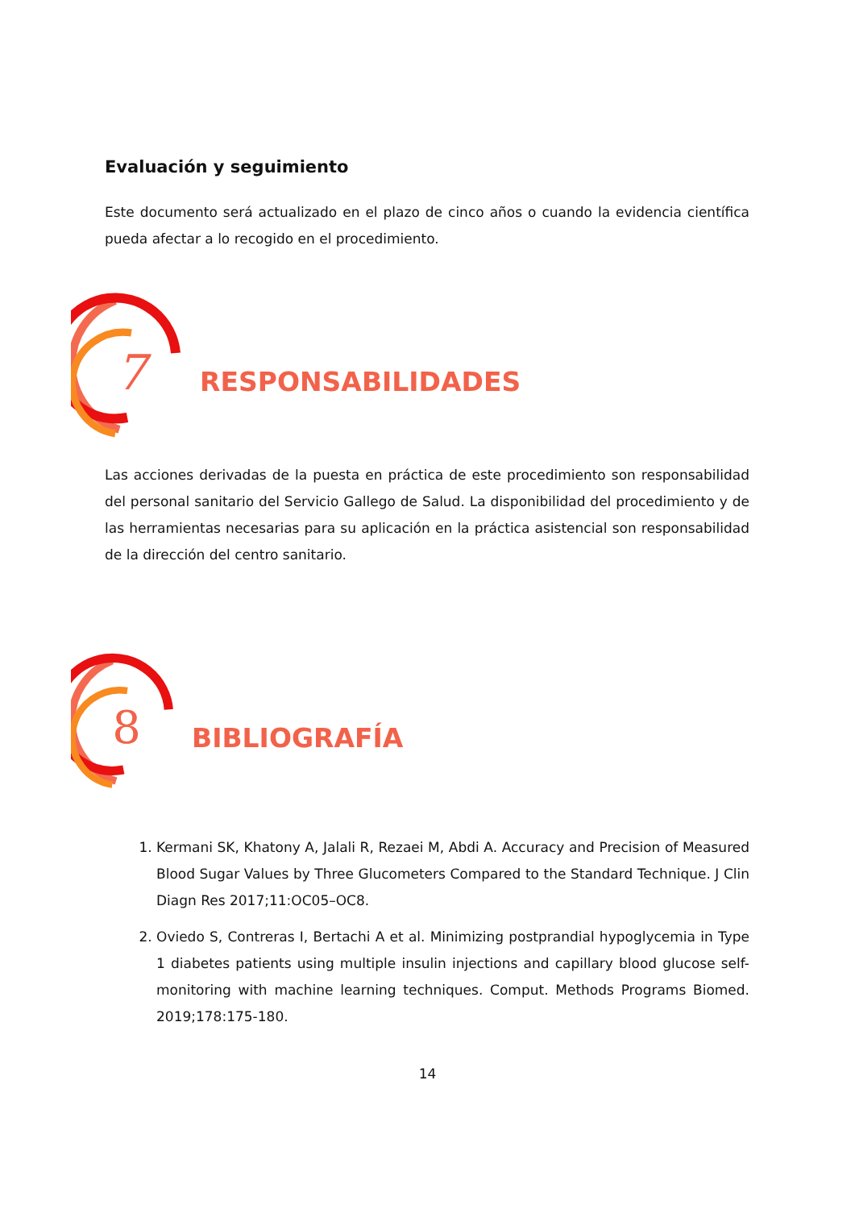Evaluación y seguimiento
Este documento será actualizado en el plazo de cinco años o cuando la evidencia científica pueda afectar a lo recogido en el procedimiento.
7
RESPONSABILIDADES
Las acciones derivadas de la puesta en práctica de este procedimiento son responsabilidad del personal sanitario del Servicio Gallego de Salud. La disponibilidad del procedimiento y de las herramientas necesarias para su aplicación en la práctica asistencial son responsabilidad de la dirección del centro sanitario.
8
BIBLIOGRAFÍA
1. Kermani SK, Khatony A, Jalali R, Rezaei M, Abdi A. Accuracy and Precision of Measured Blood Sugar Values by Three Glucometers Compared to the Standard Technique. J Clin Diagn Res 2017;11:OC05–OC8.
2. Oviedo S, Contreras I, Bertachi A et al. Minimizing postprandial hypoglycemia in Type 1 diabetes patients using multiple insulin injections and capillary blood glucose self-monitoring with machine learning techniques. Comput. Methods Programs Biomed. 2019;178:175-180.
14